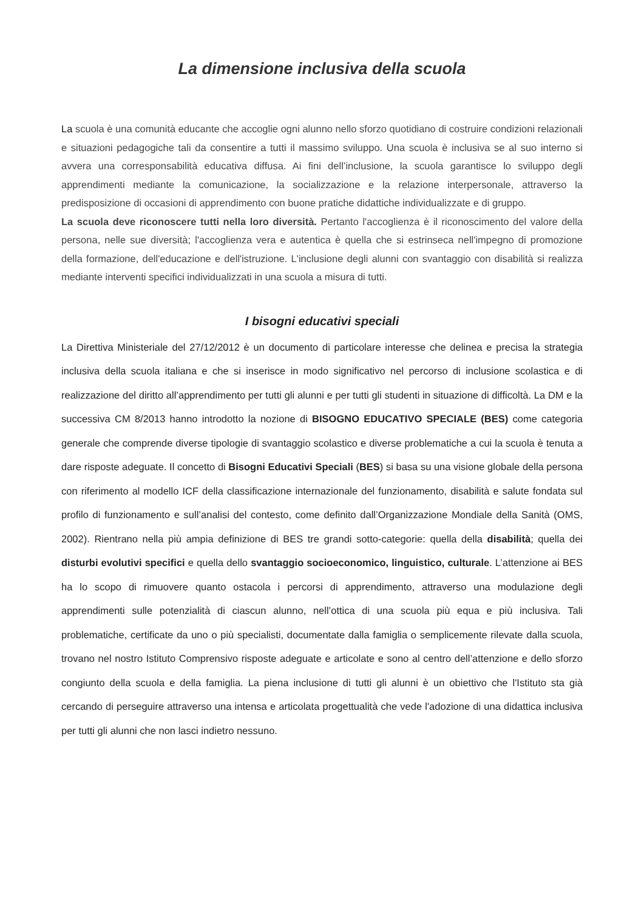La dimensione inclusiva della scuola
La scuola è una comunità educante che accoglie ogni alunno nello sforzo quotidiano di costruire condizioni relazionali e situazioni pedagogiche tali da consentire a tutti il massimo sviluppo. Una scuola è inclusiva se al suo interno si avvera una corresponsabilità educativa diffusa. Ai fini dell’inclusione, la scuola garantisce lo sviluppo degli apprendimenti mediante la comunicazione, la socializzazione e la relazione interpersonale, attraverso la predisposizione di occasioni di apprendimento con buone pratiche didattiche individualizzate e di gruppo.
La scuola deve riconoscere tutti nella loro diversità. Pertanto l'accoglienza è il riconoscimento del valore della persona, nelle sue diversità; l'accoglienza vera e autentica è quella che si estrinseca nell'impegno di promozione della formazione, dell'educazione e dell'istruzione. L'inclusione degli alunni con svantaggio con disabilità si realizza mediante interventi specifici individualizzati in una scuola a misura di tutti.
I bisogni educativi speciali
La Direttiva Ministeriale del 27/12/2012 è un documento di particolare interesse che delinea e precisa la strategia inclusiva della scuola italiana e che si inserisce in modo significativo nel percorso di inclusione scolastica e di realizzazione del diritto all’apprendimento per tutti gli alunni e per tutti gli studenti in situazione di difficoltà. La DM e la successiva CM 8/2013 hanno introdotto la nozione di BISOGNO EDUCATIVO SPECIALE (BES) come categoria generale che comprende diverse tipologie di svantaggio scolastico e diverse problematiche a cui la scuola è tenuta a dare risposte adeguate. Il concetto di Bisogni Educativi Speciali (BES) si basa su una visione globale della persona con riferimento al modello ICF della classificazione internazionale del funzionamento, disabilità e salute fondata sul profilo di funzionamento e sull’analisi del contesto, come definito dall’Organizzazione Mondiale della Sanità (OMS, 2002). Rientrano nella più ampia definizione di BES tre grandi sotto-categorie: quella della disabilità; quella dei disturbi evolutivi specifici e quella dello svantaggio socioeconomico, linguistico, culturale. L’attenzione ai BES ha lo scopo di rimuovere quanto ostacola i percorsi di apprendimento, attraverso una modulazione degli apprendimenti sulle potenzialità di ciascun alunno, nell’ottica di una scuola più equa e più inclusiva. Tali problematiche, certificate da uno o più specialisti, documentate dalla famiglia o semplicemente rilevate dalla scuola, trovano nel nostro Istituto Comprensivo risposte adeguate e articolate e sono al centro dell’attenzione e dello sforzo congiunto della scuola e della famiglia. La piena inclusione di tutti gli alunni è un obiettivo che l'Istituto sta già cercando di perseguire attraverso una intensa e articolata progettualità che vede l'adozione di una didattica inclusiva per tutti gli alunni che non lasci indietro nessuno.